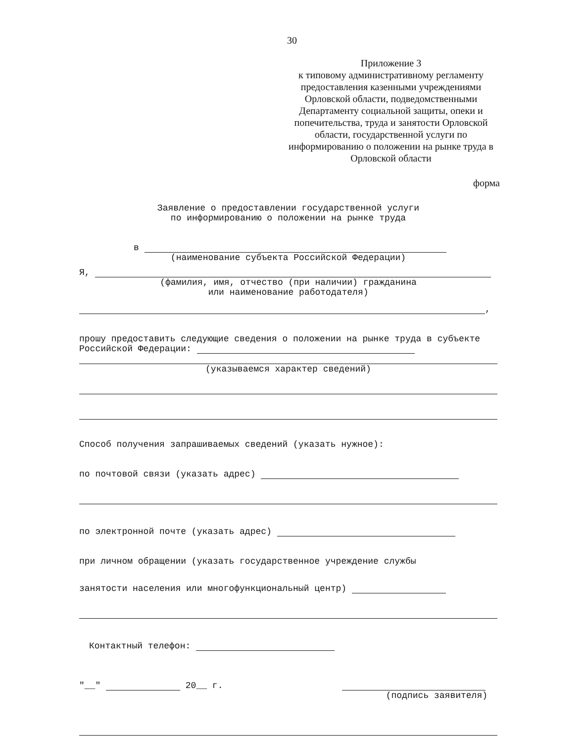30
Приложение 3
к типовому административному регламенту предоставления казенными учреждениями Орловской области, подведомственными Департаменту социальной защиты, опеки и попечительства, труда и занятости Орловской области, государственной услуги по информированию о положении на рынке труда в Орловской области
форма
Заявление о предоставлении государственной услуги
по информированию о положении на рынке труда
в
(наименование субъекта Российской Федерации)
Я,
(фамилия, имя, отчество (при наличии) гражданина
или наименование работодателя)
,
прошу предоставить следующие сведения о положении на рынке труда в субъекте Российской Федерации:
(указываемся характер сведений)
Способ получения запрашиваемых сведений (указать нужное):
по почтовой связи (указать адрес)
по электронной почте (указать адрес)
при личном обращении (указать государственное учреждение службы
занятости населения или многофункциональный центр)
Контактный телефон:
"__" 20__ г.
(подпись заявителя)